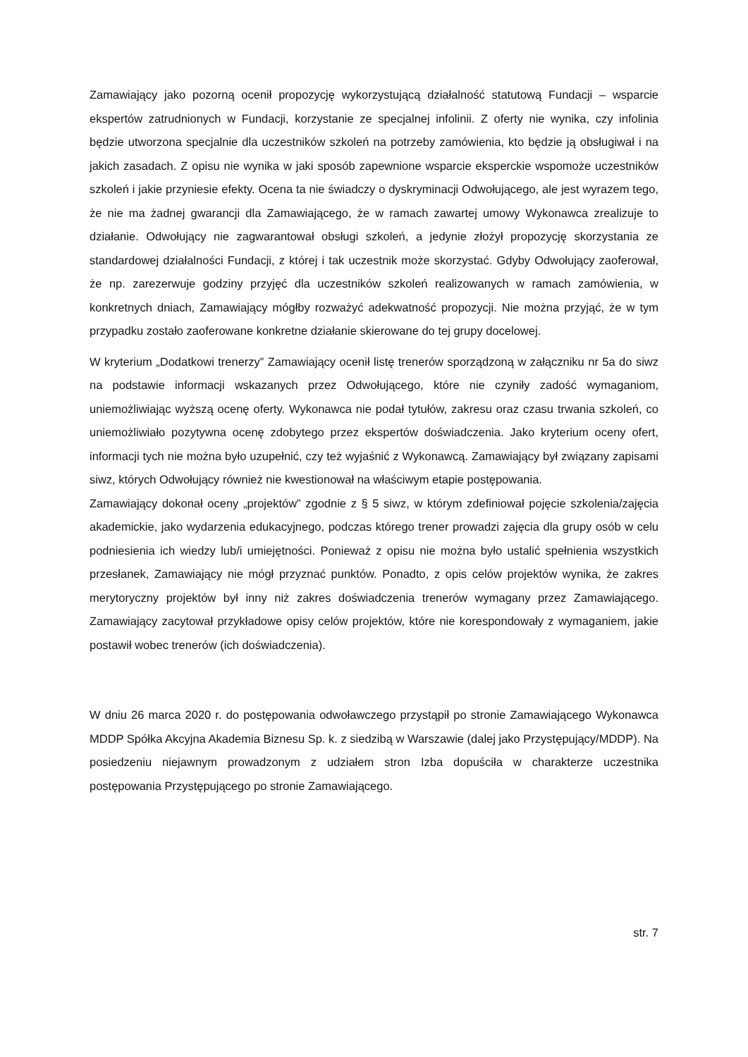Zamawiający jako pozorną ocenił propozycję wykorzystującą działalność statutową Fundacji – wsparcie ekspertów zatrudnionych w Fundacji, korzystanie ze specjalnej infolinii. Z oferty nie wynika, czy infolinia będzie utworzona specjalnie dla uczestników szkoleń na potrzeby zamówienia, kto będzie ją obsługiwał i na jakich zasadach. Z opisu nie wynika w jaki sposób zapewnione wsparcie eksperckie wspomoże uczestników szkoleń i jakie przyniesie efekty. Ocena ta nie świadczy o dyskryminacji Odwołującego, ale jest wyrazem tego, że nie ma żadnej gwarancji dla Zamawiającego, że w ramach zawartej umowy Wykonawca zrealizuje to działanie. Odwołujący nie zagwarantował obsługi szkoleń, a jedynie złożył propozycję skorzystania ze standardowej działalności Fundacji, z której i tak uczestnik może skorzystać. Gdyby Odwołujący zaoferował, że np. zarezerwuje godziny przyjęć dla uczestników szkoleń realizowanych w ramach zamówienia, w konkretnych dniach, Zamawiający mógłby rozważyć adekwatność propozycji. Nie można przyjąć, że w tym przypadku zostało zaoferowane konkretne działanie skierowane do tej grupy docelowej.
W kryterium „Dodatkowi trenerzy” Zamawiający ocenił listę trenerów sporządzoną w załączniku nr 5a do siwz na podstawie informacji wskazanych przez Odwołującego, które nie czyniły zadość wymaganiom, uniemożliwiając wyższą ocenę oferty. Wykonawca nie podał tytułów, zakresu oraz czasu trwania szkoleń, co uniemożliwiało pozytywna ocenę zdobytego przez ekspertów doświadczenia. Jako kryterium oceny ofert, informacji tych nie można było uzupełnić, czy też wyjaśnić z Wykonawcą. Zamawiający był związany zapisami siwz, których Odwołujący również nie kwestionował na właściwym etapie postępowania.
Zamawiający dokonał oceny „projektów” zgodnie z § 5 siwz, w którym zdefiniował pojęcie szkolenia/zajęcia akademickie, jako wydarzenia edukacyjnego, podczas którego trener prowadzi zajęcia dla grupy osób w celu podniesienia ich wiedzy lub/i umiejętności. Ponieważ z opisu nie można było ustalić spełnienia wszystkich przesłanek, Zamawiający nie mógł przyznać punktów. Ponadto, z opis celów projektów wynika, że zakres merytoryczny projektów był inny niż zakres doświadczenia trenerów wymagany przez Zamawiającego. Zamawiający zacytował przykładowe opisy celów projektów, które nie korespondowały z wymaganiem, jakie postawił wobec trenerów (ich doświadczenia).
W dniu 26 marca 2020 r. do postępowania odwoławczego przystąpił po stronie Zamawiającego Wykonawca MDDP Spółka Akcyjna Akademia Biznesu Sp. k. z siedzibą w Warszawie (dalej jako Przystępujący/MDDP). Na posiedzeniu niejawnym prowadzonym z udziałem stron Izba dopuściła w charakterze uczestnika postępowania Przystępującego po stronie Zamawiającego.
str. 7